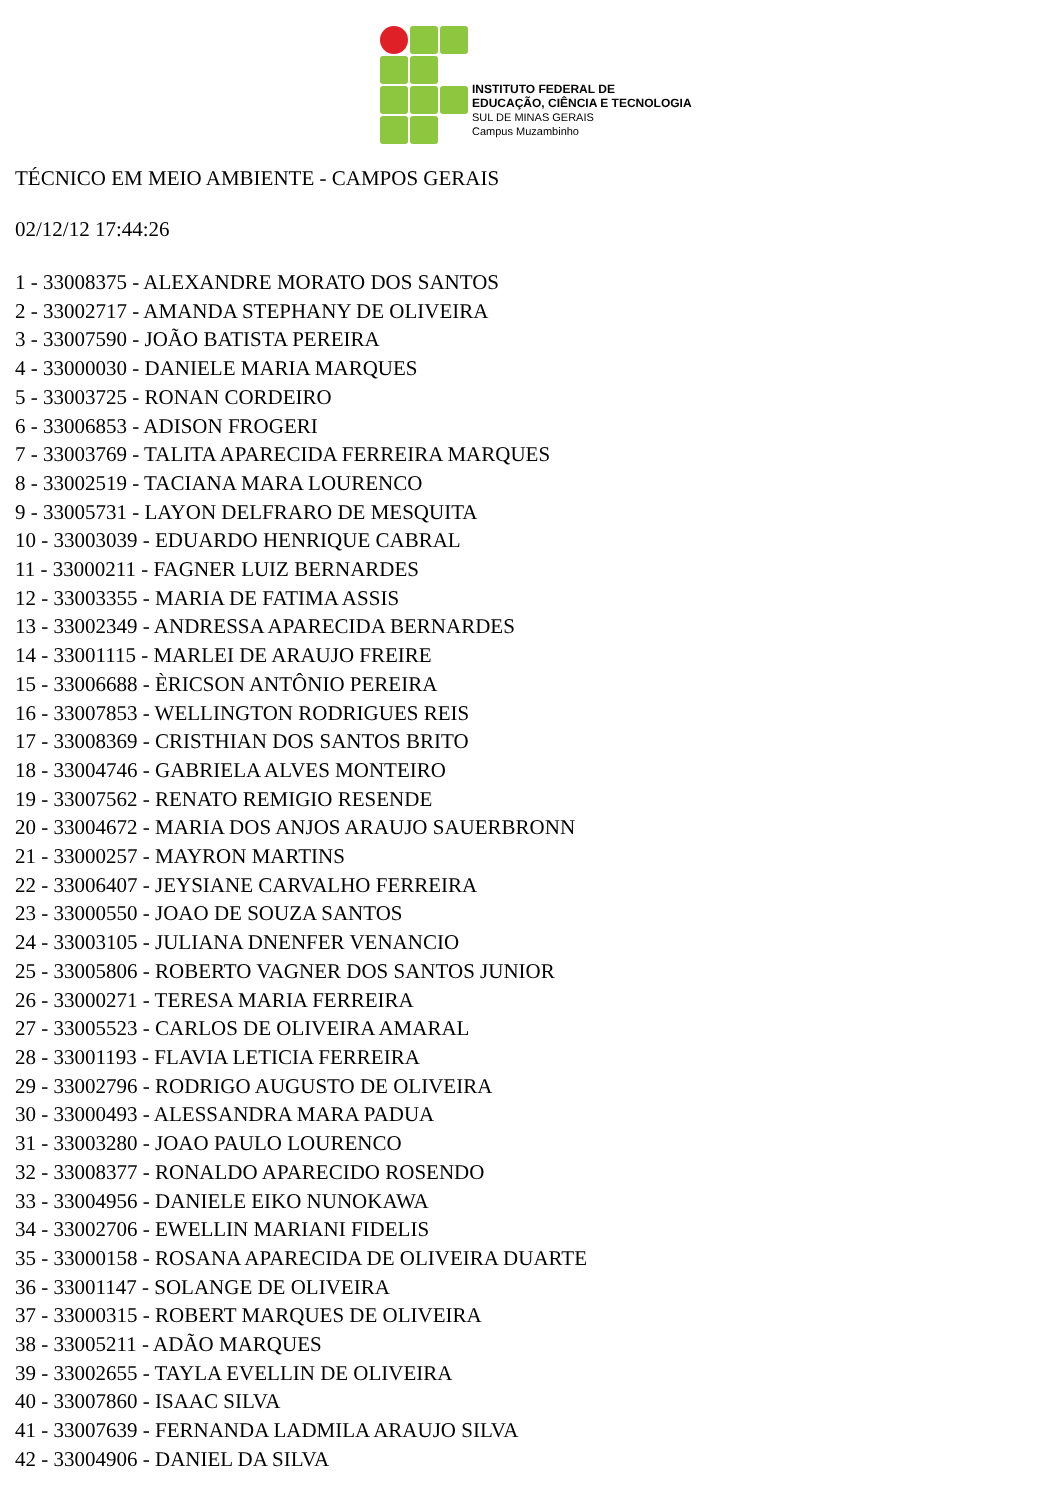INSTITUTO FEDERAL DE
EDUCAÇÃO, CIÊNCIA E TECNOLOGIA
SUL DE MINAS GERAIS
Campus Muzambinho
TÉCNICO EM MEIO AMBIENTE - CAMPOS GERAIS
02/12/12 17:44:26
1 - 33008375 - ALEXANDRE MORATO DOS SANTOS
2 - 33002717 - AMANDA STEPHANY DE OLIVEIRA
3 - 33007590 - JOÃO BATISTA PEREIRA
4 - 33000030 - DANIELE MARIA MARQUES
5 - 33003725 - RONAN CORDEIRO
6 - 33006853 - ADISON FROGERI
7 - 33003769 - TALITA APARECIDA FERREIRA MARQUES
8 - 33002519 - TACIANA MARA LOURENCO
9 - 33005731 - LAYON DELFRARO DE MESQUITA
10 - 33003039 - EDUARDO HENRIQUE CABRAL
11 - 33000211 - FAGNER LUIZ BERNARDES
12 - 33003355 - MARIA DE FATIMA ASSIS
13 - 33002349 - ANDRESSA APARECIDA BERNARDES
14 - 33001115 - MARLEI DE ARAUJO FREIRE
15 - 33006688 - ÈRICSON ANTÔNIO PEREIRA
16 - 33007853 - WELLINGTON RODRIGUES REIS
17 - 33008369 - CRISTHIAN DOS SANTOS BRITO
18 - 33004746 - GABRIELA ALVES MONTEIRO
19 - 33007562 - RENATO REMIGIO RESENDE
20 - 33004672 - MARIA DOS ANJOS ARAUJO SAUERBRONN
21 - 33000257 - MAYRON MARTINS
22 - 33006407 - JEYSIANE CARVALHO FERREIRA
23 - 33000550 - JOAO DE SOUZA SANTOS
24 - 33003105 - JULIANA DNENFER VENANCIO
25 - 33005806 - ROBERTO VAGNER DOS SANTOS JUNIOR
26 - 33000271 - TERESA MARIA FERREIRA
27 - 33005523 - CARLOS DE OLIVEIRA AMARAL
28 - 33001193 - FLAVIA LETICIA FERREIRA
29 - 33002796 - RODRIGO AUGUSTO DE OLIVEIRA
30 - 33000493 - ALESSANDRA MARA PADUA
31 - 33003280 - JOAO PAULO LOURENCO
32 - 33008377 - RONALDO APARECIDO ROSENDO
33 - 33004956 - DANIELE EIKO NUNOKAWA
34 - 33002706 - EWELLIN MARIANI FIDELIS
35 - 33000158 - ROSANA APARECIDA DE OLIVEIRA DUARTE
36 - 33001147 - SOLANGE DE OLIVEIRA
37 - 33000315 - ROBERT MARQUES DE OLIVEIRA
38 - 33005211 - ADÃO MARQUES
39 - 33002655 - TAYLA EVELLIN DE OLIVEIRA
40 - 33007860 - ISAAC SILVA
41 - 33007639 - FERNANDA LADMILA ARAUJO SILVA
42 - 33004906 - DANIEL DA SILVA